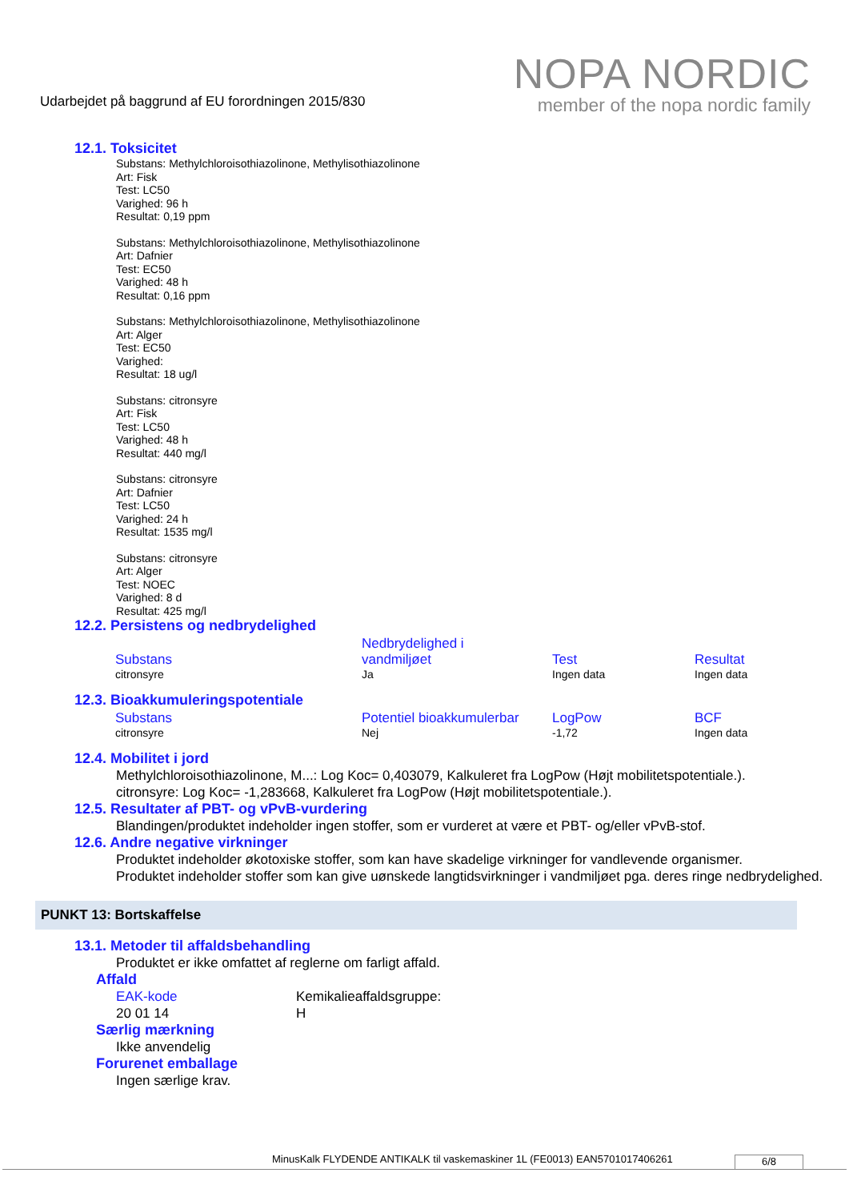Udarbejdet på baggrund af EU forordningen 2015/830
NOPA NORDIC
member of the nopa nordic family
12.1. Toksicitet
Substans: Methylchloroisothiazolinone, Methylisothiazolinone
Art: Fisk
Test: LC50
Varighed: 96 h
Resultat: 0,19 ppm
Substans: Methylchloroisothiazolinone, Methylisothiazolinone
Art: Dafnier
Test: EC50
Varighed: 48 h
Resultat: 0,16 ppm
Substans: Methylchloroisothiazolinone, Methylisothiazolinone
Art: Alger
Test: EC50
Varighed:
Resultat: 18 ug/l
Substans: citronsyre
Art: Fisk
Test: LC50
Varighed: 48 h
Resultat: 440 mg/l
Substans: citronsyre
Art: Dafnier
Test: LC50
Varighed: 24 h
Resultat: 1535 mg/l
Substans: citronsyre
Art: Alger
Test: NOEC
Varighed: 8 d
Resultat: 425 mg/l
12.2. Persistens og nedbrydelighed
| Substans | Nedbrydelighed i vandmiljøet | Test | Resultat |
| --- | --- | --- | --- |
| citronsyre | Ja | Ingen data | Ingen data |
12.3. Bioakkumuleringspotentiale
| Substans | Potentiel bioakkumulerbar | LogPow | BCF |
| --- | --- | --- | --- |
| citronsyre | Nej | -1,72 | Ingen data |
12.4. Mobilitet i jord
Methylchloroisothiazolinone, M...: Log Koc= 0,403079, Kalkuleret fra LogPow (Højt mobilitetspotentiale.).
citronsyre: Log Koc= -1,283668, Kalkuleret fra LogPow (Højt mobilitetspotentiale.).
12.5. Resultater af PBT- og vPvB-vurdering
Blandingen/produktet indeholder ingen stoffer, som er vurderet at være et PBT- og/eller vPvB-stof.
12.6. Andre negative virkninger
Produktet indeholder økotoxiske stoffer, som kan have skadelige virkninger for vandlevende organismer.
Produktet indeholder stoffer som kan give uønskede langtidsvirkninger i vandmiljøet pga. deres ringe nedbrydelighed.
PUNKT 13: Bortskaffelse
13.1. Metoder til affaldsbehandling
Produktet er ikke omfattet af reglerne om farligt affald.
Affald
EAK-kode
20 01 14
Kemikalieaffaldsgruppe:
H
Særlig mærkning
Ikke anvendelig
Forurenet emballage
Ingen særlige krav.
MinusKalk FLYDENDE ANTIKALK til vaskemaskiner 1L (FE0013) EAN5701017406261
6/8